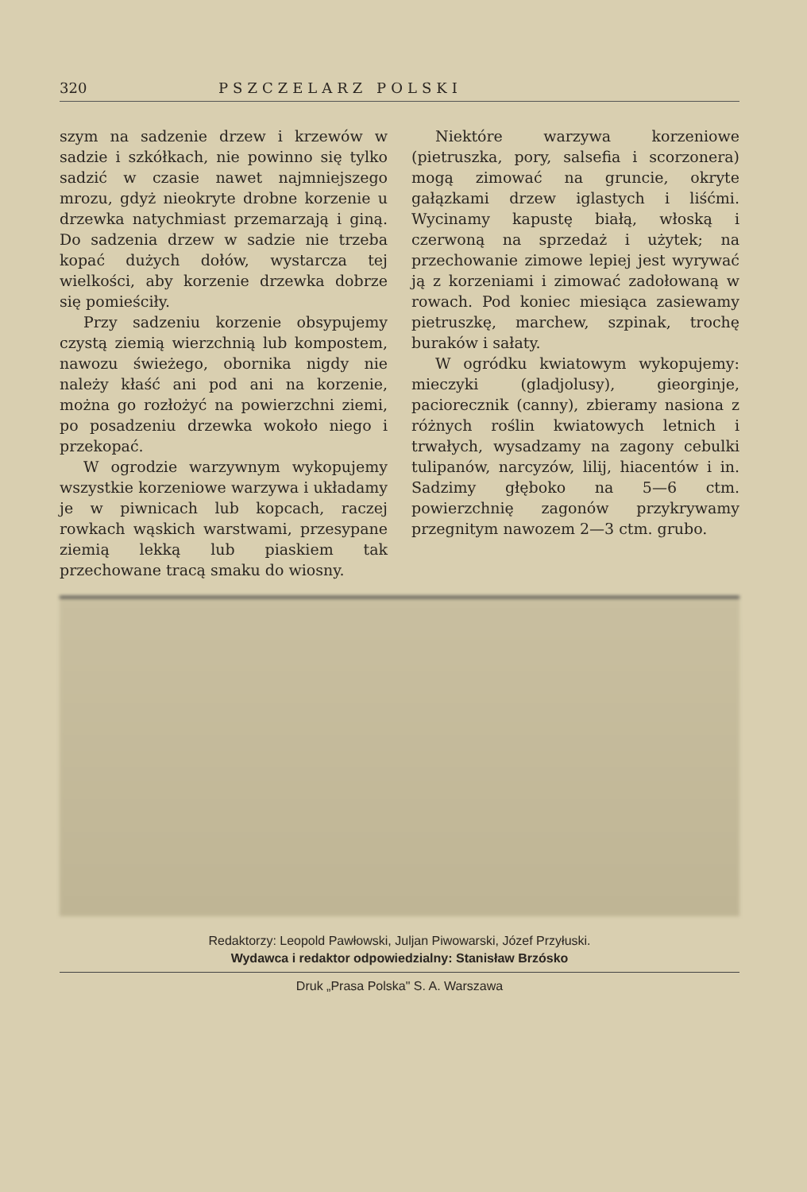320 PSZCZELARZ POLSKI
szym na sadzenie drzew i krzewów w sadzie i szkółkach, nie powinno się tylko sadzić w czasie nawet najmniejszego mrozu, gdyż nieokryte drobne korzenie u drzewka natychmiast przemarzają i giną. Do sadzenia drzew w sadzie nie trzeba kopać dużych dołów, wystarcza tej wielkości, aby korzenie drzewka dobrze się pomieściły.
Przy sadzeniu korzenie obsypujemy czystą ziemią wierzchnią lub kompostem, nawozu świeżego, obornika nigdy nie należy kłaść ani pod ani na korzenie, można go rozłożyć na powierzchni ziemi, po posadzeniu drzewka wokoło niego i przekopać.
W ogrodzie warzywnym wykopujemy wszystkie korzeniowe warzywa i układamy je w piwnicach lub kopcach, raczej rowkach wąskich warstwami, przesypane ziemią lekką lub piaskiem tak przechowane tracą smaku do wiosny.
Niektóre warzywa korzeniowe (pietruszka, pory, salsefia i scorzonera) mogą zimować na gruncie, okryte gałązkami drzew iglastych i liśćmi. Wycinamy kapustę białą, włoską i czerwoną na sprzedaż i użytek; na przechowanie zimowe lepiej jest wyrywać ją z korzeniami i zimować zadołowaną w rowach. Pod koniec miesiąca zasiewamy pietruszkę, marchew, szpinak, trochę buraków i sałaty.
W ogródku kwiatowym wykopujemy: mieczyki (gladjolusy), gieorginje, paciorecznik (canny), zbieramy nasiona z różnych roślin kwiatowych letnich i trwałych, wysadzamy na zagony cebulki tulipanów, narcyzów, lilij, hiacentów i in. Sadzimy głęboko na 5—6 ctm. powierzchnię zagonów przykrywamy przegnitym nawozem 2—3 ctm. grubo.
Redaktorzy: Leopold Pawłowski, Juljan Piwowarski, Józef Przyłuski.
Wydawca i redaktor odpowiedzialny: Stanisław Brzósko
Druk „Prasa Polska" S. A. Warszawa